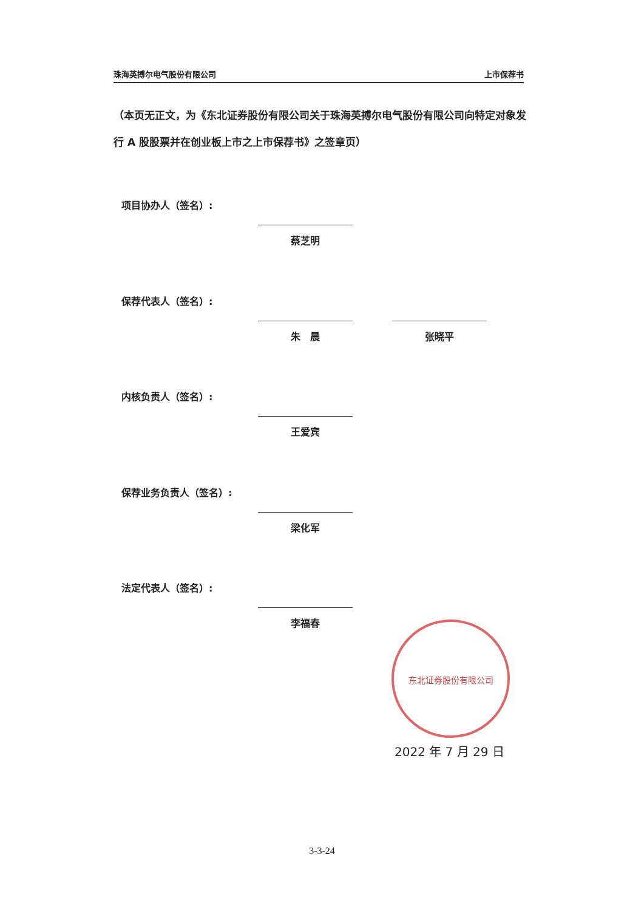珠海英搏尔电气股份有限公司 上市保荐书
（本页无正文，为《东北证券股份有限公司关于珠海英搏尔电气股份有限公司向特定对象发行 A 股股票并在创业板上市之上市保荐书》之签章页）
项目协办人（签名）:
蔡芝明
保荐代表人（签名）:
朱　晨 张晓平
内核负责人（签名）:
王爱宾
保荐业务负责人（签名）:
梁化军
法定代表人（签名）:
李福春
东北证券股份有限公司
2022 年 7 月 29 日
3-3-24